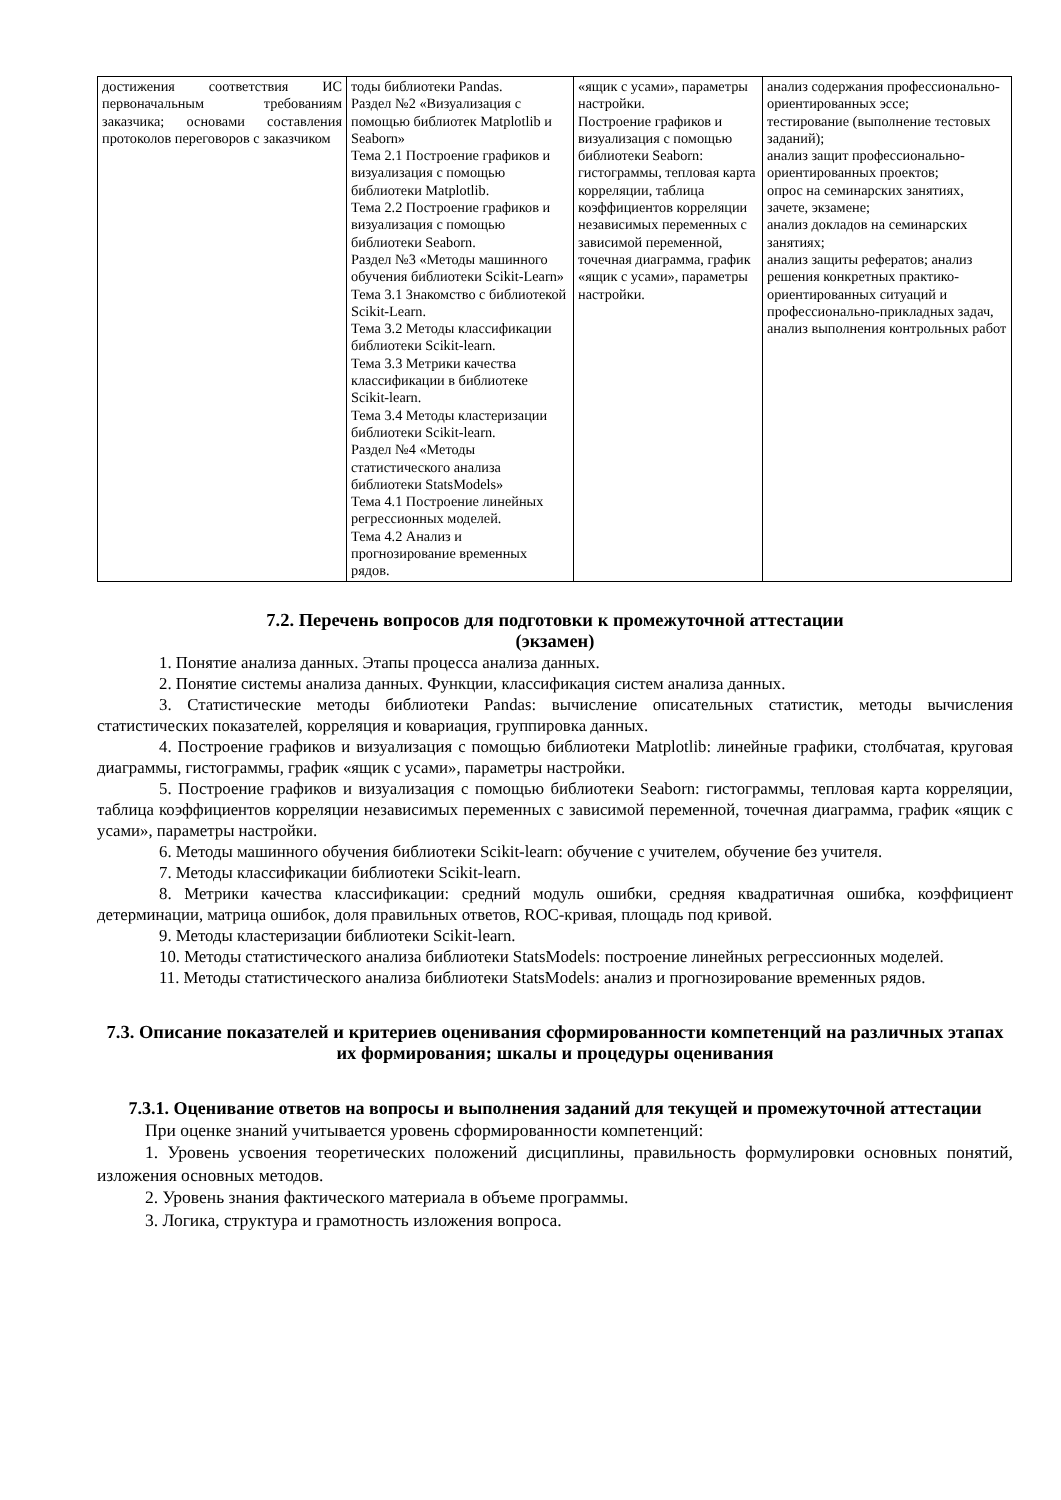| достижения соответствия ИС первоначальным требованиям заказчика; основами составления протоколов переговоров с заказчиком | тоды библиотеки Pandas. Раздел №2 «Визуализация с помощью библиотек Matplotlib и Seaborn» Тема 2.1 Построение графиков и визуализация с помощью библиотеки Matplotlib. Тема 2.2 Построение графиков и визуализация с помощью библиотеки Seaborn. Раздел №3 «Методы машинного обучения библиотеки Scikit-Learn» Тема 3.1 Знакомство с библиотекой Scikit-Learn. Тема 3.2 Методы классификации библиотеки Scikit-learn. Тема 3.3 Метрики качества классификации в библиотеке Scikit-learn. Тема 3.4 Методы кластеризации библиотеки Scikit-learn. Раздел №4 «Методы статистического анализа библиотеки StatsModels» Тема 4.1 Построение линейных регрессионных моделей. Тема 4.2 Анализ и прогнозирование временных рядов. | «ящик с усами», параметры настройки. Построение графиков и визуализация с помощью библиотеки Seaborn: гистограммы, тепловая карта корреляции, таблица коэффициентов корреляции независимых переменных с зависимой переменной, точечная диаграмма, график «ящик с усами», параметры настройки. | анализ содержания профессионально-ориентированных эссе; тестирование (выполнение тестовых заданий); анализ защит профессионально-ориентированных проектов; опрос на семинарских занятиях, зачете, экзамене; анализ докладов на семинарских занятиях; анализ защиты рефератов; анализ решения конкретных практико-ориентированных ситуаций и профессионально-прикладных задач, анализ выполнения контрольных работ |
7.2. Перечень вопросов для подготовки к промежуточной аттестации
(экзамен)
1. Понятие анализа данных. Этапы процесса анализа данных.
2. Понятие системы анализа данных. Функции, классификация систем анализа данных.
3. Статистические методы библиотеки Pandas: вычисление описательных статистик, методы вычисления статистических показателей, корреляция и ковариация, группировка данных.
4. Построение графиков и визуализация с помощью библиотеки Matplotlib: линейные графики, столбчатая, круговая диаграммы, гистограммы, график «ящик с усами», параметры настройки.
5. Построение графиков и визуализация с помощью библиотеки Seaborn: гистограммы, тепловая карта корреляции, таблица коэффициентов корреляции независимых переменных с зависимой переменной, точечная диаграмма, график «ящик с усами», параметры настройки.
6. Методы машинного обучения библиотеки Scikit-learn: обучение с учителем, обучение без учителя.
7. Методы классификации библиотеки Scikit-learn.
8. Метрики качества классификации: средний модуль ошибки, средняя квадратичная ошибка, коэффициент детерминации, матрица ошибок, доля правильных ответов, ROC-кривая, площадь под кривой.
9. Методы кластеризации библиотеки Scikit-learn.
10. Методы статистического анализа библиотеки StatsModels: построение линейных регрессионных моделей.
11. Методы статистического анализа библиотеки StatsModels: анализ и прогнозирование временных рядов.
7.3. Описание показателей и критериев оценивания сформированности компетенций на различных этапах их формирования; шкалы и процедуры оценивания
7.3.1. Оценивание ответов на вопросы и выполнения заданий для текущей и промежуточной аттестации
При оценке знаний учитывается уровень сформированности компетенций:
1. Уровень усвоения теоретических положений дисциплины, правильность формулировки основных понятий, изложения основных методов.
2. Уровень знания фактического материала в объеме программы.
3. Логика, структура и грамотность изложения вопроса.